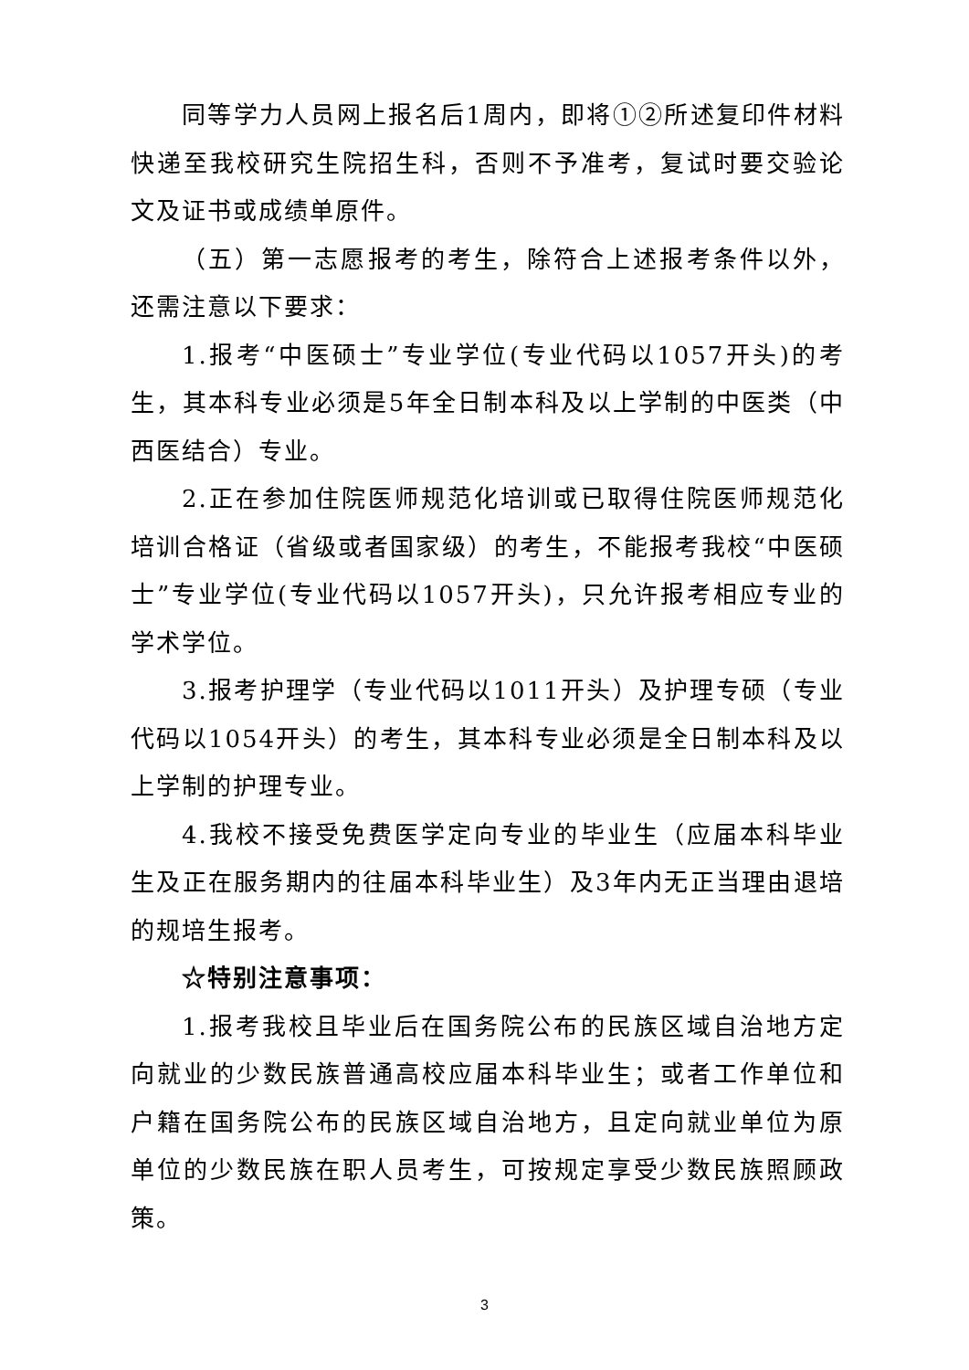同等学力人员网上报名后1周内，即将①②所述复印件材料快递至我校研究生院招生科，否则不予准考，复试时要交验论文及证书或成绩单原件。
（五）第一志愿报考的考生，除符合上述报考条件以外，还需注意以下要求：
1.报考“中医硕士”专业学位(专业代码以1057开头)的考生，其本科专业必须是5年全日制本科及以上学制的中医类（中西医结合）专业。
2.正在参加住院医师规范化培训或已取得住院医师规范化培训合格证（省级或者国家级）的考生，不能报考我校“中医硕士”专业学位(专业代码以1057开头)，只允许报考相应专业的学术学位。
3.报考护理学（专业代码以1011开头）及护理专硕（专业代码以1054开头）的考生，其本科专业必须是全日制本科及以上学制的护理专业。
4.我校不接受免费医学定向专业的毕业生（应届本科毕业生及正在服务期内的往届本科毕业生）及3年内无正当理由退培的规培生报考。
☆特别注意事项：
1.报考我校且毕业后在国务院公布的民族区域自治地方定向就业的少数民族普通高校应届本科毕业生；或者工作单位和户籍在国务院公布的民族区域自治地方，且定向就业单位为原单位的少数民族在职人员考生，可按规定享受少数民族照顾政策。
3